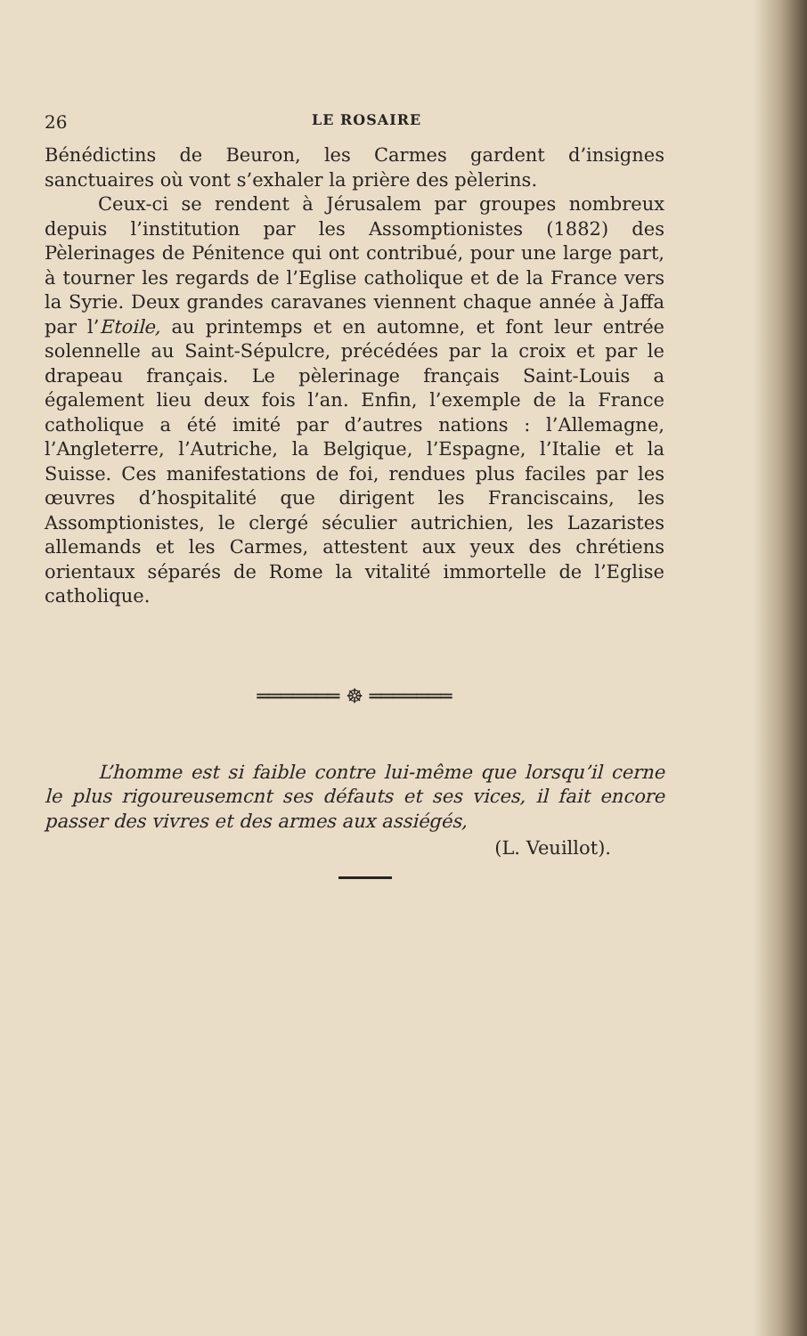26 LE ROSAIRE
Bénédictins de Beuron, les Carmes gardent d’insignes sanctuaires où vont s’exhaler la prière des pèlerins.
Ceux-ci se rendent à Jérusalem par groupes nombreux depuis l’institution par les Assomptionistes (1882) des Pèlerinages de Pénitence qui ont contribué, pour une large part, à tourner les regards de l’Eglise catholique et de la France vers la Syrie. Deux grandes caravanes viennent chaque année à Jaffa par l’Etoile, au printemps et en automne, et font leur entrée solennelle au Saint-Sépulcre, précédées par la croix et par le drapeau français. Le pèlerinage français Saint-Louis a également lieu deux fois l’an. Enfin, l’exemple de la France catholique a été imité par d’autres nations : l’Allemagne, l’Angleterre, l’Autriche, la Belgique, l’Espagne, l’Italie et la Suisse. Ces manifestations de foi, rendues plus faciles par les œuvres d’hospitalité que dirigent les Franciscains, les Assomptionistes, le clergé séculier autrichien, les Lazaristes allemands et les Carmes, attestent aux yeux des chrétiens orientaux séparés de Rome la vitalité immortelle de l’Eglise catholique.
═══════ ☸ ═══════
L’homme est si faible contre lui-même que lorsqu’il cerne le plus rigoureusemcnt ses défauts et ses vices, il fait encore passer des vivres et des armes aux assiégés,
(L. Veuillot).